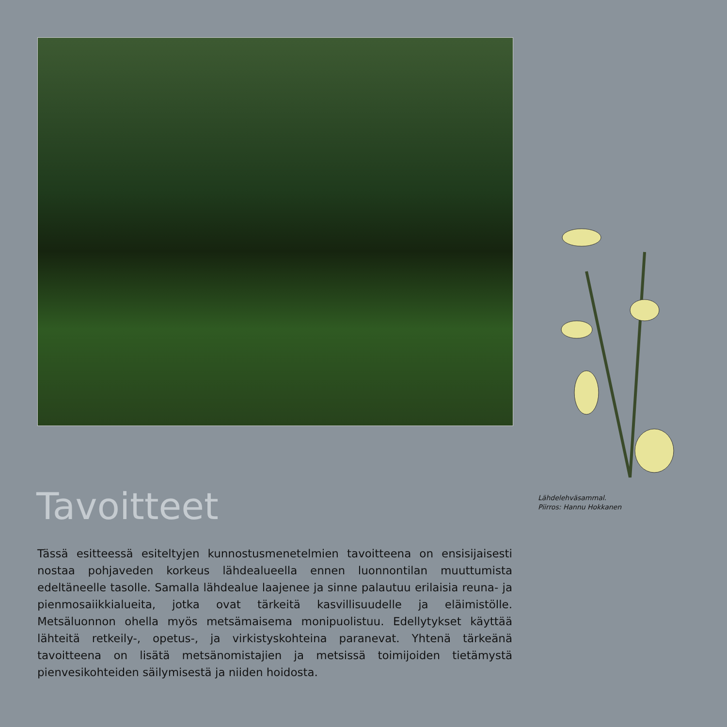Lähdelehväsammal.
Piirros: Hannu Hokkanen
Tavoitteet
Tässä esitteessä esiteltyjen kunnostusmenetelmien tavoitteena on ensisijaisesti nostaa pohjaveden korkeus lähdealueella ennen luonnontilan muuttumista edeltäneelle tasolle. Samalla lähdealue laajenee ja sinne palautuu erilaisia reuna- ja pienmosaiikkialueita, jotka ovat tärkeitä kasvillisuudelle ja eläimistölle. Metsäluonnon ohella myös metsämaisema monipuolistuu. Edellytykset käyttää lähteitä retkeily-, opetus-, ja virkistyskohteina paranevat. Yhtenä tärkeänä tavoitteena on lisätä metsänomistajien ja metsissä toimijoiden tietämystä pienvesikohteiden säilymisestä ja niiden hoidosta.